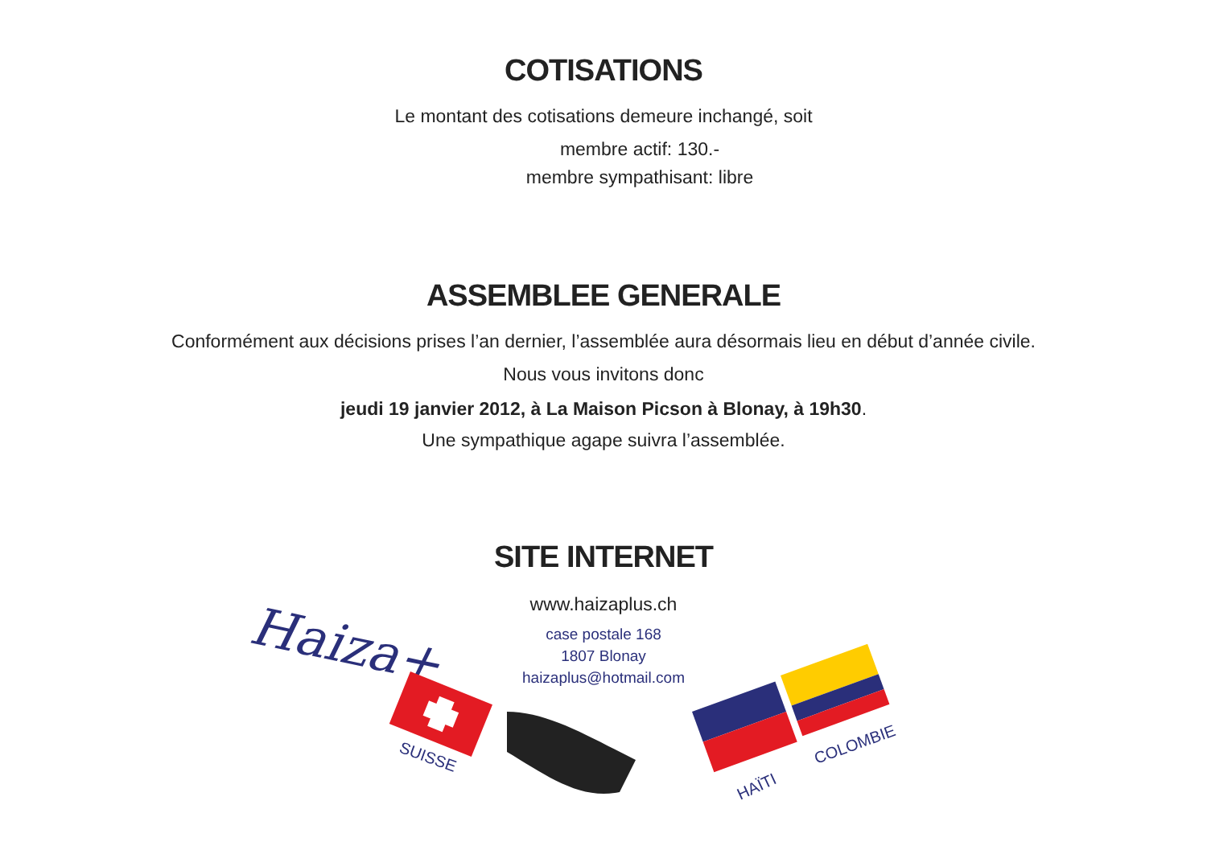COTISATIONS
Le montant des cotisations demeure inchangé, soit
membre actif: 130.-
membre sympathisant: libre
ASSEMBLEE GENERALE
Conformément aux décisions prises l’an dernier, l’assemblée aura désormais lieu en début d’année civile.
Nous vous invitons donc
jeudi 19 janvier 2012, à La Maison Picson à Blonay, à 19h30.
Une sympathique agape suivra l’assemblée.
SITE INTERNET
www.haizaplus.ch
case postale 168
1807 Blonay
haizaplus@hotmail.com
Haiza+
SUISSE
HAÏTI
COLOMBIE